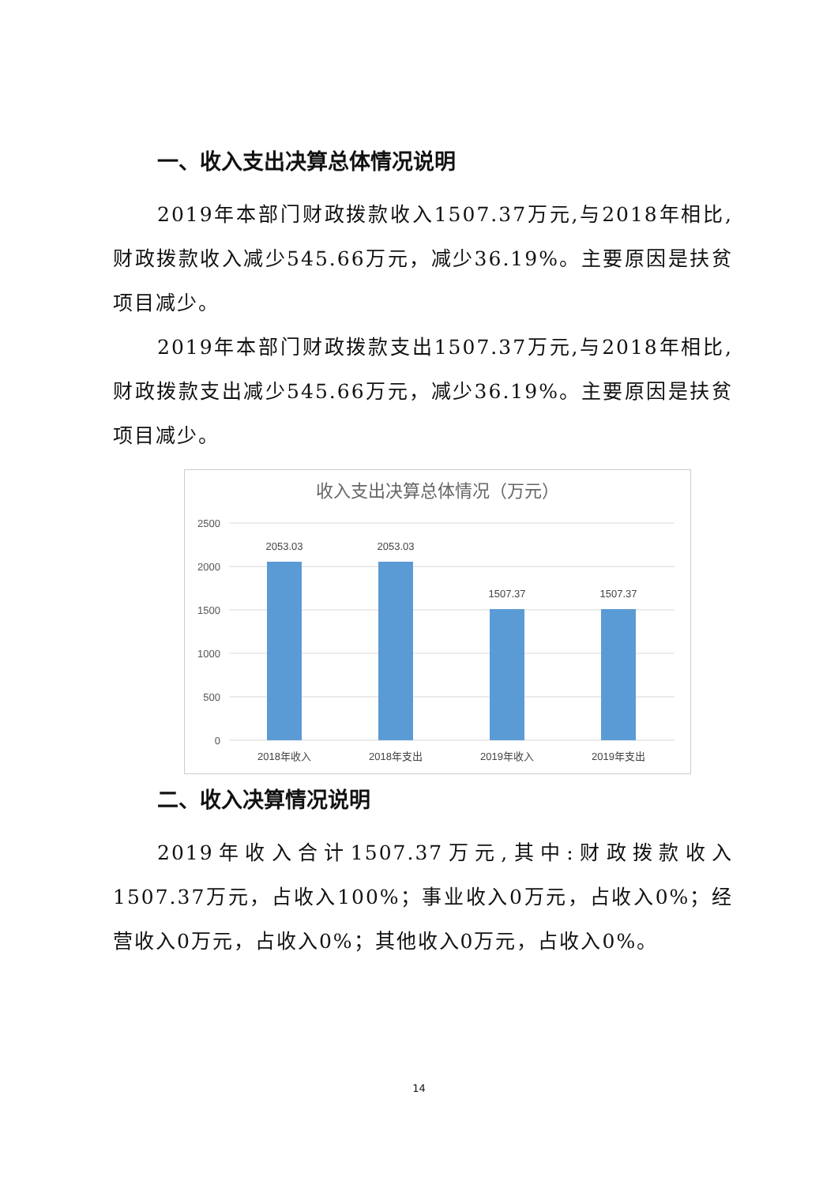一、收入支出决算总体情况说明
2019年本部门财政拨款收入1507.37万元,与2018年相比,财政拨款收入减少545.66万元，减少36.19%。主要原因是扶贫项目减少。
2019年本部门财政拨款支出1507.37万元,与2018年相比,财政拨款支出减少545.66万元，减少36.19%。主要原因是扶贫项目减少。
收入支出决算总体情况（万元）
2500
2000
1500
1000
500
0
2053.03
2053.03
1507.37
1507.37
2018年收入
2018年支出
2019年收入
2019年支出
二、收入决算情况说明
2019年收入合计1507.37万元,其中:财政拨款收入1507.37万元，占收入100%；事业收入0万元，占收入0%；经营收入0万元，占收入0%；其他收入0万元，占收入0%。
14